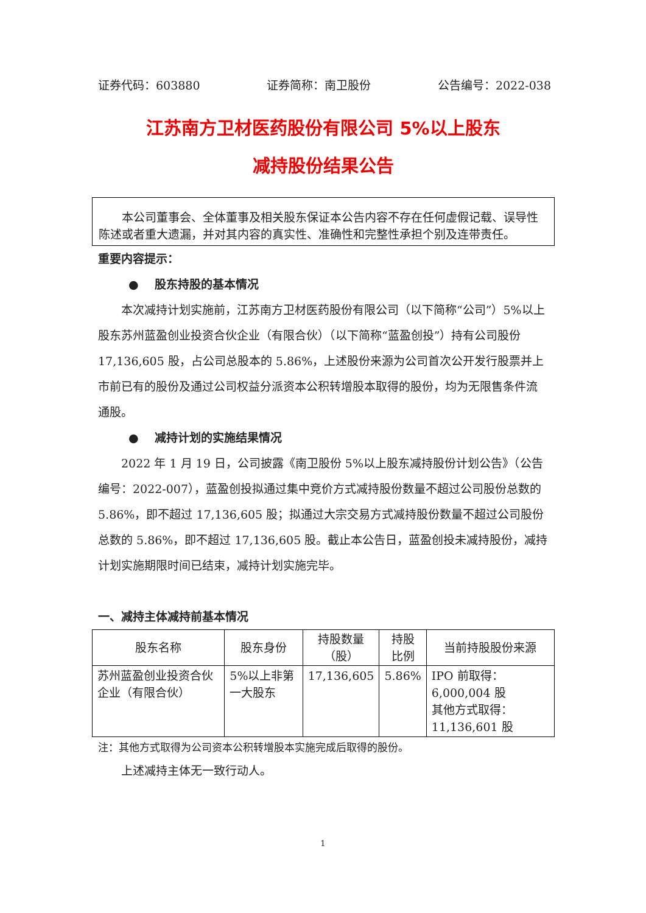证券代码：603880 证券简称：南卫股份 公告编号：2022-038
江苏南方卫材医药股份有限公司 5%以上股东
减持股份结果公告
本公司董事会、全体董事及相关股东保证本公告内容不存在任何虚假记载、误导性陈述或者重大遗漏，并对其内容的真实性、准确性和完整性承担个别及连带责任。
重要内容提示：
● 股东持股的基本情况
本次减持计划实施前，江苏南方卫材医药股份有限公司（以下简称“公司”）5%以上股东苏州蓝盈创业投资合伙企业（有限合伙）（以下简称“蓝盈创投”）持有公司股份 17,136,605 股，占公司总股本的 5.86%，上述股份来源为公司首次公开发行股票并上市前已有的股份及通过公司权益分派资本公积转增股本取得的股份，均为无限售条件流通股。
● 减持计划的实施结果情况
2022 年 1 月 19 日，公司披露《南卫股份 5%以上股东减持股份计划公告》（公告编号：2022-007），蓝盈创投拟通过集中竞价方式减持股份数量不超过公司股份总数的 5.86%，即不超过 17,136,605 股；拟通过大宗交易方式减持股份数量不超过公司股份总数的 5.86%，即不超过 17,136,605 股。截止本公告日，蓝盈创投未减持股份，减持计划实施期限时间已结束，减持计划实施完毕。
一、减持主体减持前基本情况
| 股东名称 | 股东身份 | 持股数量 （股） | 持股 比例 | 当前持股股份来源 |
| --- | --- | --- | --- | --- |
| 苏州蓝盈创业投资合伙企业（有限合伙） | 5%以上非第一大股东 | 17,136,605 | 5.86% | IPO 前取得：6,000,004 股 其他方式取得：11,136,601 股 |
注：其他方式取得为公司资本公积转增股本实施完成后取得的股份。
上述减持主体无一致行动人。
1